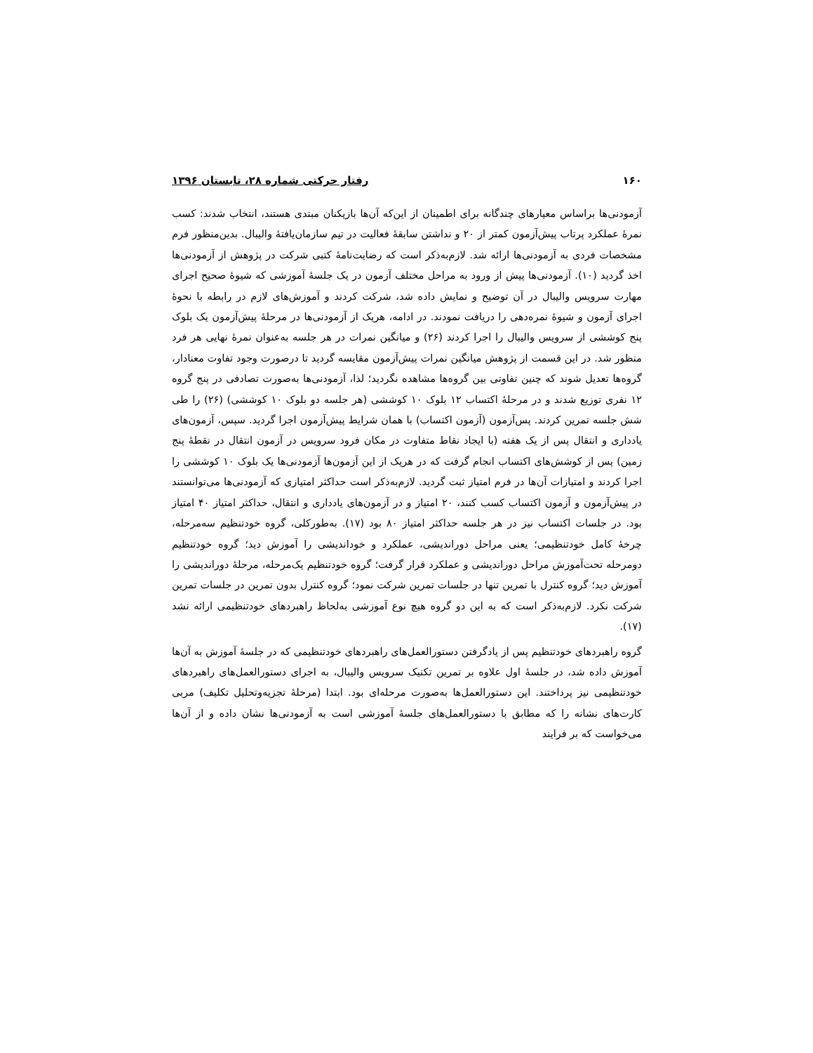۱۶۰ رفتار حرکتی شماره ۲۸، تابستان ۱۳۹۶
آزمودنی‌ها براساس معیارهای چندگانه برای اطمینان از این‌که آن‌ها بازیکنان مبتدی هستند، انتخاب شدند: کسب نمرهٔ عملکرد پرتاب پیش‌آزمون کمتر از ۲۰ و نداشتن سابقهٔ فعالیت در تیم سازمان‌یافتهٔ والیبال. بدین‌منظور فرم مشخصات فردی به آزمودنی‌ها ارائه شد. لازم‌به‌ذکر است که رضایت‌نامهٔ کتبی شرکت در پژوهش از آزمودنی‌ها اخذ گردید (۱۰). آزمودنی‌ها پیش از ورود به مراحل مختلف آزمون در یک جلسهٔ آموزشی که شیوهٔ صحیح اجرای مهارت سرویس والیبال در آن توضیح و نمایش داده شد، شرکت کردند و آموزش‌های لازم در رابطه با نحوهٔ اجرای آزمون و شیوهٔ نمره‌دهی را دریافت نمودند. در ادامه، هریک از آزمودنی‌ها در مرحلهٔ پیش‌آزمون یک بلوک پنج کوششی از سرویس والیبال را اجرا کردند (۲۶) و میانگین نمرات در هر جلسه به‌عنوان نمرهٔ نهایی هر فرد منظور شد. در این قسمت از پژوهش میانگین نمرات پیش‌آزمون مقایسه گردید تا درصورت وجود تفاوت معنادار، گروه‌ها تعدیل شوند که چنین تفاوتی بین گروه‌ها مشاهده نگردید؛ لذا، آزمودنی‌ها به‌صورت تصادفی در پنج گروه ۱۲ نفری توزیع شدند و در مرحلهٔ اکتساب ۱۲ بلوک ۱۰ کوششی (هر جلسه دو بلوک ۱۰ کوششی) (۲۶) را طی شش جلسه تمرین کردند. پس‌آزمون (آزمون اکتساب) با همان شرایط پیش‌آزمون اجرا گردید. سپس، آزمون‌های یادداری و انتقال پس از یک هفته (با ایجاد نقاط متفاوت در مکان فرود سرویس در آزمون انتقال در نقطهٔ پنج زمین) پس از کوشش‌های اکتساب انجام گرفت که در هریک از این آزمون‌ها آزمودنی‌ها یک بلوک ۱۰ کوششی را اجرا کردند و امتیازات آن‌ها در فرم امتیاز ثبت گردید. لازم‌به‌ذکر است حداکثر امتیازی که آزمودنی‌ها می‌توانستند در پیش‌آزمون و آزمون اکتساب کسب کنند، ۲۰ امتیاز و در آزمون‌های یادداری و انتقال، حداکثر امتیاز ۴۰ امتیاز بود. در جلسات اکتساب نیز در هر جلسه حداکثر امتیاز ۸۰ بود (۱۷). به‌طورکلی، گروه خودتنظیم سه‌مرحله، چرخهٔ کامل خودتنظیمی؛ یعنی مراحل دوراندیشی، عملکرد و خوداندیشی را آموزش دید؛ گروه خودتنظیم دومرحله تحت‌آموزش مراحل دوراندیشی و عملکرد قرار گرفت؛ گروه خودتنظیم یک‌مرحله، مرحلهٔ دوراندیشی را آموزش دید؛ گروه کنترل با تمرین تنها در جلسات تمرین شرکت نمود؛ گروه کنترل بدون تمرین در جلسات تمرین شرکت نکرد. لازم‌به‌ذکر است که به این دو گروه هیچ نوع آموزشی به‌لحاظ راهبردهای خودتنظیمی ارائه نشد (۱۷).
گروه راهبردهای خودتنظیم پس از یادگرفتن دستورالعمل‌های راهبردهای خودتنظیمی که در جلسهٔ آموزش به آن‌ها آموزش داده شد، در جلسهٔ اول علاوه بر تمرین تکنیک سرویس والیبال، به اجرای دستورالعمل‌های راهبردهای خودتنظیمی نیز پرداختند. این دستورالعمل‌ها به‌صورت مرحله‌ای بود. ابتدا (مرحلهٔ تجزیه‌وتحلیل تکلیف) مربی کارت‌های نشانه را که مطابق با دستورالعمل‌های جلسهٔ آموزشی است به آزمودنی‌ها نشان داده و از آن‌ها می‌خواست که بر فرایند